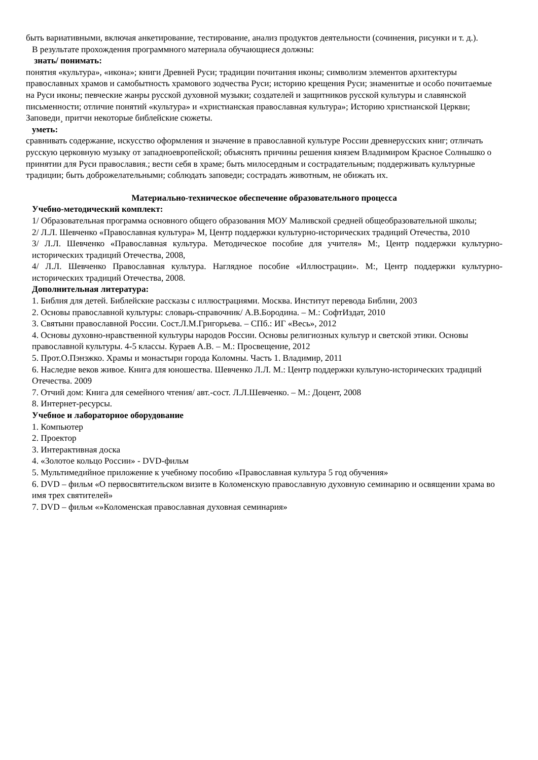быть вариативными, включая анкетирование, тестирование, анализ продуктов деятельности (сочинения, рисунки и т. д.).
В результате прохождения программного материала обучающиеся должны:
знать/ понимать:
понятия «культура», «икона»; книги Древней Руси; традиции почитания иконы; символизм элементов архитектуры православных храмов и самобытность храмового зодчества Руси; историю крещения Руси; знаменитые и особо почитаемые на Руси иконы; певческие жанры русской духовной музыки; создателей и защитников русской культуры и славянской письменности; отличие понятий «культура» и «христианская православная культура»; Историю христианской Церкви; Заповеди¸ притчи некоторые библейские сюжеты.
уметь:
сравнивать содержание, искусство оформления и значение в православной культуре России древнерусских книг; отличать русскую церковную музыку от западноевропейской; объяснять причины решения князем Владимиром Красное Солнышко о принятии для Руси православия.; вести себя в храме; быть милосердным и сострадательным; поддерживать культурные традиции; быть доброжелательными; соблюдать заповеди; сострадать животным, не обижать их.
Материально-техническое обеспечение образовательного процесса
Учебно-методический комплект:
1/ Образовательная программа основного общего образования МОУ Маливской средней общеобразовательной школы;
2/ Л.Л. Шевченко «Православная культура» М, Центр поддержки культурно-исторических традиций Отечества, 2010
3/ Л.Л. Шевченко «Православная культура. Методическое пособие для учителя» М:, Центр поддержки культурно-исторических традиций Отечества, 2008,
4/ Л.Л. Шевченко Православная культура. Наглядное пособие «Иллюстрации». М:, Центр поддержки культурно-исторических традиций Отечества, 2008.
Дополнительная литература:
1. Библия для детей. Библейские рассказы с иллюстрациями. Москва. Институт перевода Библии, 2003
2. Основы православной культуры: словарь-справочник/ А.В.Бородина. – М.: СофтИздат, 2010
3. Святыни православной России. Сост.Л.М.Григорьева. – СПб.: ИГ «Весь», 2012
4. Основы духовно-нравственной культуры народов России. Основы религиозных культур и светской этики. Основы православной культуры. 4-5 классы. Кураев А.В. – М.: Просвещение, 2012
5. Прот.О.Пэнэжко. Храмы и монастыри города Коломны. Часть 1. Владимир, 2011
6. Наследие веков живое. Книга для юношества. Шевченко Л.Л. М.: Центр поддержки культуно-исторических традиций Отечества. 2009
7. Отчий дом: Книга для семейного чтения/ авт.-сост. Л.Л.Шевченко. – М.: Доцент, 2008
8. Интернет-ресурсы.
Учебное и лабораторное оборудование
1. Компьютер
2. Проектор
3. Интерактивная доска
4. «Золотое кольцо России» - DVD-фильм
5. Мультимедийное приложение к учебному пособию «Православная культура 5 год обучения»
6. DVD – фильм «О первосвятительском визите в Коломенскую православную духовную семинарию и освящении храма во имя трех святителей»
7. DVD – фильм «»Коломенская православная духовная семинария»